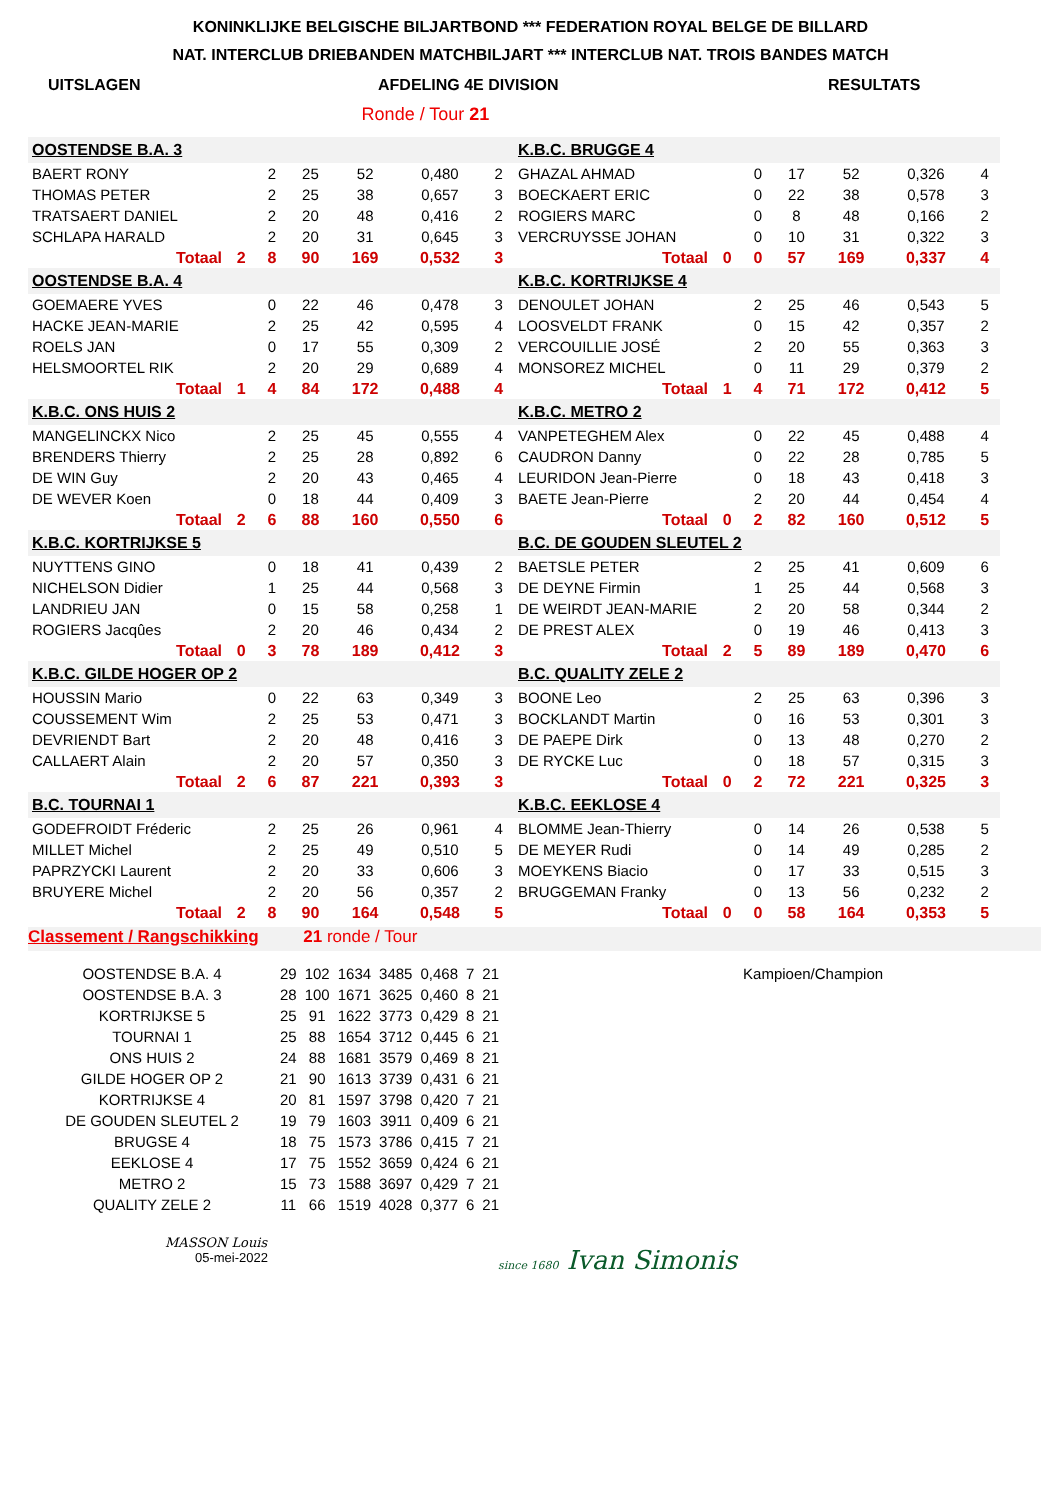KONINKLIJKE BELGISCHE BILJARTBOND *** FEDERATION ROYAL BELGE DE BILLARD
NAT. INTERCLUB DRIEBANDEN MATCHBILJART *** INTERCLUB NAT. TROIS BANDES MATCH
UITSLAGEN AFDELING 4E DIVISION RESULTATS
Ronde / Tour 21
| OOSTENDSE B.A. 3 | | | | | | |
| BAERT RONY | | 2 | 25 | 52 | 0,480 | 2 |
| THOMAS PETER | | 2 | 25 | 38 | 0,657 | 3 |
| TRATSAERT DANIEL | | 2 | 20 | 48 | 0,416 | 2 |
| SCHLAPA HARALD | | 2 | 20 | 31 | 0,645 | 3 |
| Totaal | 2 | 8 | 90 | 169 | 0,532 | 3 |
| K.B.C. BRUGGE 4 | | | | | | |
| GHAZAL AHMAD | | 0 | 17 | 52 | 0,326 | 4 |
| BOECKAERT ERIC | | 0 | 22 | 38 | 0,578 | 3 |
| ROGIERS MARC | | 0 | 8 | 48 | 0,166 | 2 |
| VERCRUYSSE JOHAN | | 0 | 10 | 31 | 0,322 | 3 |
| Totaal | 0 | 0 | 57 | 169 | 0,337 | 4 |
| OOSTENDSE B.A. 4 | | | | | | |
| GOEMAERE YVES | | 0 | 22 | 46 | 0,478 | 3 |
| HACKE JEAN-MARIE | | 2 | 25 | 42 | 0,595 | 4 |
| ROELS JAN | | 0 | 17 | 55 | 0,309 | 2 |
| HELSMOORTEL RIK | | 2 | 20 | 29 | 0,689 | 4 |
| Totaal | 1 | 4 | 84 | 172 | 0,488 | 4 |
| K.B.C. KORTRIJKSE 4 | | | | | | |
| DENOULET JOHAN | | 2 | 25 | 46 | 0,543 | 5 |
| LOOSVELDT FRANK | | 0 | 15 | 42 | 0,357 | 2 |
| VERCOUILLIE JOSÉ | | 2 | 20 | 55 | 0,363 | 3 |
| MONSOREZ MICHEL | | 0 | 11 | 29 | 0,379 | 2 |
| Totaal | 1 | 4 | 71 | 172 | 0,412 | 5 |
| K.B.C. ONS HUIS 2 | | | | | | |
| MANGELINCKX Nico | | 2 | 25 | 45 | 0,555 | 4 |
| BRENDERS Thierry | | 2 | 25 | 28 | 0,892 | 6 |
| DE WIN Guy | | 2 | 20 | 43 | 0,465 | 4 |
| DE WEVER Koen | | 0 | 18 | 44 | 0,409 | 3 |
| Totaal | 2 | 6 | 88 | 160 | 0,550 | 6 |
| K.B.C. METRO 2 | | | | | | |
| VANPETEGHEM Alex | | 0 | 22 | 45 | 0,488 | 4 |
| CAUDRON Danny | | 0 | 22 | 28 | 0,785 | 5 |
| LEURIDON Jean-Pierre | | 0 | 18 | 43 | 0,418 | 3 |
| BAETE Jean-Pierre | | 2 | 20 | 44 | 0,454 | 4 |
| Totaal | 0 | 2 | 82 | 160 | 0,512 | 5 |
| K.B.C. KORTRIJKSE 5 | | | | | | |
| NUYTTENS GINO | | 0 | 18 | 41 | 0,439 | 2 |
| NICHELSON Didier | | 1 | 25 | 44 | 0,568 | 3 |
| LANDRIEU JAN | | 0 | 15 | 58 | 0,258 | 1 |
| ROGIERS Jacqûes | | 2 | 20 | 46 | 0,434 | 2 |
| Totaal | 0 | 3 | 78 | 189 | 0,412 | 3 |
| B.C. DE GOUDEN SLEUTEL 2 | | | | | | |
| BAETSLE PETER | | 2 | 25 | 41 | 0,609 | 6 |
| DE DEYNE Firmin | | 1 | 25 | 44 | 0,568 | 3 |
| DE WEIRDT JEAN-MARIE | | 2 | 20 | 58 | 0,344 | 2 |
| DE PREST ALEX | | 0 | 19 | 46 | 0,413 | 3 |
| Totaal | 2 | 5 | 89 | 189 | 0,470 | 6 |
| K.B.C. GILDE HOGER OP 2 | | | | | | |
| HOUSSIN Mario | | 0 | 22 | 63 | 0,349 | 3 |
| COUSSEMENT Wim | | 2 | 25 | 53 | 0,471 | 3 |
| DEVRIENDT Bart | | 2 | 20 | 48 | 0,416 | 3 |
| CALLAERT Alain | | 2 | 20 | 57 | 0,350 | 3 |
| Totaal | 2 | 6 | 87 | 221 | 0,393 | 3 |
| B.C. QUALITY ZELE 2 | | | | | | |
| BOONE Leo | | 2 | 25 | 63 | 0,396 | 3 |
| BOCKLANDT Martin | | 0 | 16 | 53 | 0,301 | 3 |
| DE PAEPE Dirk | | 0 | 13 | 48 | 0,270 | 2 |
| DE RYCKE Luc | | 0 | 18 | 57 | 0,315 | 3 |
| Totaal | 0 | 2 | 72 | 221 | 0,325 | 3 |
| B.C. TOURNAI 1 | | | | | | |
| GODEFROIDT Fréderic | | 2 | 25 | 26 | 0,961 | 4 |
| MILLET Michel | | 2 | 25 | 49 | 0,510 | 5 |
| PAPRZYCKI Laurent | | 2 | 20 | 33 | 0,606 | 3 |
| BRUYERE Michel | | 2 | 20 | 56 | 0,357 | 2 |
| Totaal | 2 | 8 | 90 | 164 | 0,548 | 5 |
| K.B.C. EEKLOSE 4 | | | | | | |
| BLOMME Jean-Thierry | | 0 | 14 | 26 | 0,538 | 5 |
| DE MEYER Rudi | | 0 | 14 | 49 | 0,285 | 2 |
| MOEYKENS Biacio | | 0 | 17 | 33 | 0,515 | 3 |
| BRUGGEMAN Franky | | 0 | 13 | 56 | 0,232 | 2 |
| Totaal | 0 | 0 | 58 | 164 | 0,353 | 5 |
Classement / Rangschikking 21 ronde / Tour
| OOSTENDSE B.A. 4 | 29 | 102 | 1634 | 3485 | 0,468 | 7 | 21 | Kampioen/Champion |
| OOSTENDSE B.A. 3 | 28 | 100 | 1671 | 3625 | 0,460 | 8 | 21 | |
| KORTRIJKSE 5 | 25 | 91 | 1622 | 3773 | 0,429 | 8 | 21 | |
| TOURNAI 1 | 25 | 88 | 1654 | 3712 | 0,445 | 6 | 21 | |
| ONS HUIS 2 | 24 | 88 | 1681 | 3579 | 0,469 | 8 | 21 | |
| GILDE HOGER OP 2 | 21 | 90 | 1613 | 3739 | 0,431 | 6 | 21 | |
| KORTRIJKSE 4 | 20 | 81 | 1597 | 3798 | 0,420 | 7 | 21 | |
| DE GOUDEN SLEUTEL 2 | 19 | 79 | 1603 | 3911 | 0,409 | 6 | 21 | |
| BRUGSE 4 | 18 | 75 | 1573 | 3786 | 0,415 | 7 | 21 | |
| EEKLOSE 4 | 17 | 75 | 1552 | 3659 | 0,424 | 6 | 21 | |
| METRO 2 | 15 | 73 | 1588 | 3697 | 0,429 | 7 | 21 | |
| QUALITY ZELE 2 | 11 | 66 | 1519 | 4028 | 0,377 | 6 | 21 | |
MASSON Louis
05-mei-2022
since 1680 Ivan Simonis